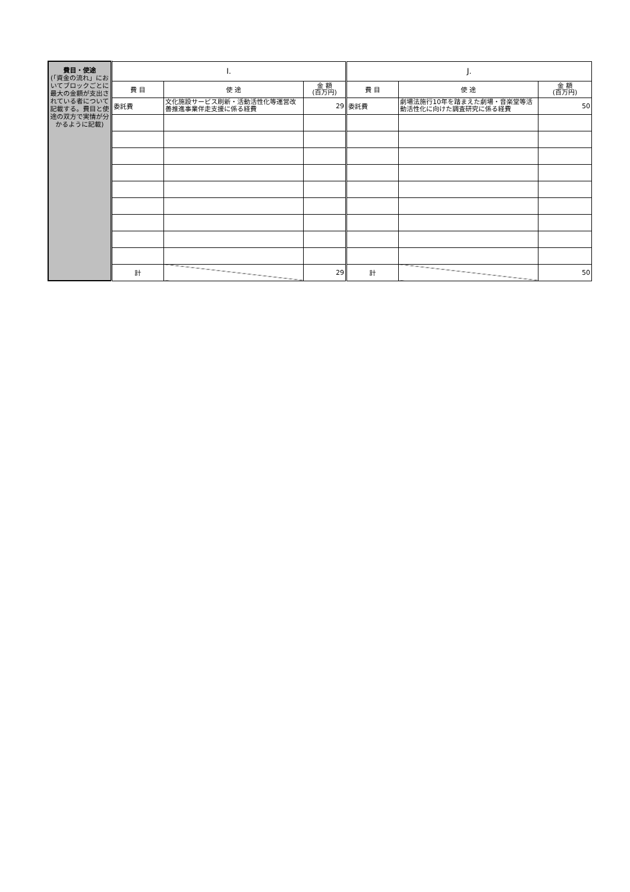| 費目・使途 (「資金の流れ」においてブロックごとに最大の金額が支出されている者について記載する。費目と使途の双方で実情が分かるように記載) | I. | | | J. | | |
| | 費 目 | 使 途 | 金 額 (百万円) | 費 目 | 使 途 | 金 額 (百万円) |
| | 委託費 | 文化施設サービス刷新・活動活性化等運営改善推進事業伴走支援に係る経費 | 29 | 委託費 | 劇場法施行10年を踏まえた劇場・音楽堂等活動活性化に向けた調査研究に係る経費 | 50 |
| | 計 | | 29 | 計 | | 50 |